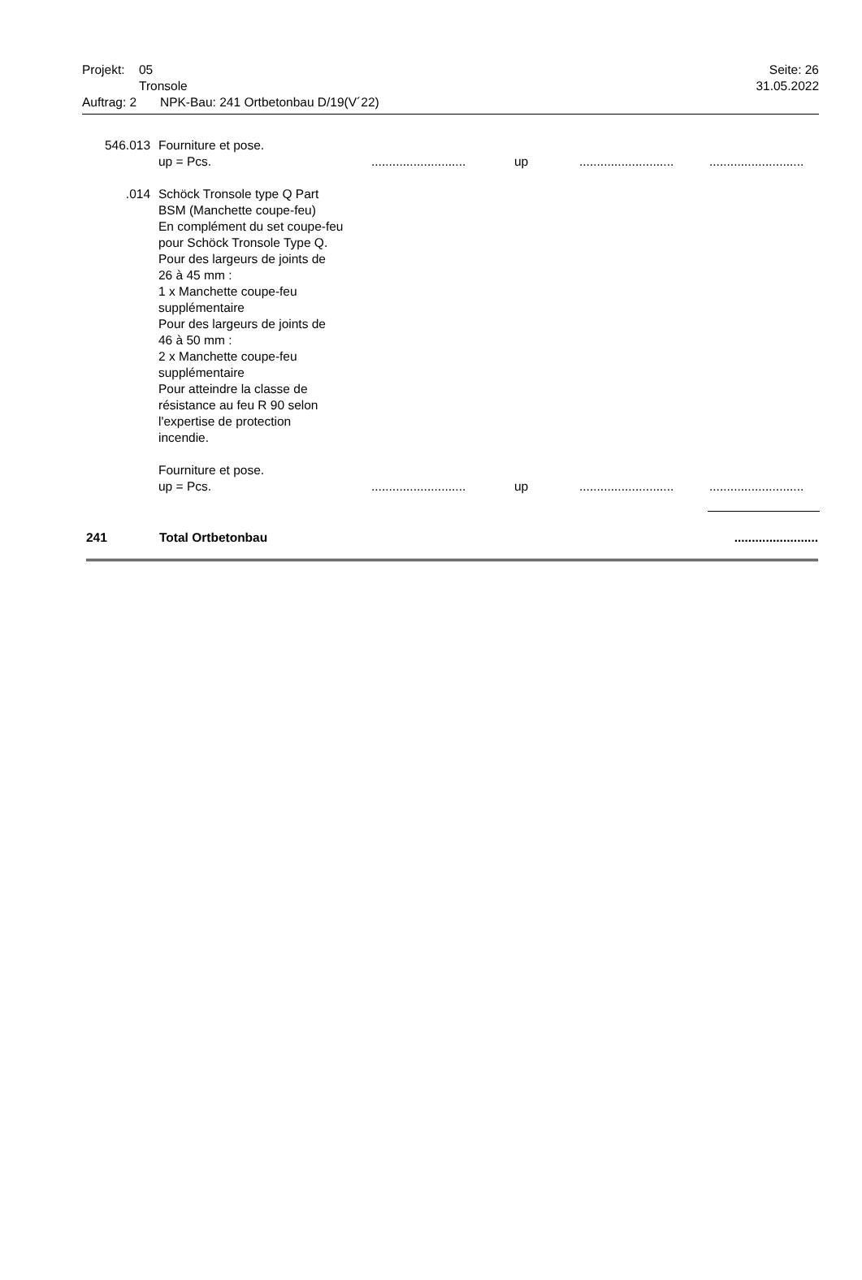Projekt: 05 Seite: 26
Tronsole 31.05.2022
Auftrag: 2 NPK-Bau: 241 Ortbetonbau D/19(V´22)
546.013 Fourniture et pose.
up = Pcs............................ up......................................................
.014 Schöck Tronsole type Q Part
BSM (Manchette coupe-feu)
En complément du set coupe-feu
pour Schöck Tronsole Type Q.
Pour des largeurs de joints de
26 à 45 mm :
1 x Manchette coupe-feu
supplémentaire
Pour des largeurs de joints de
46 à 50 mm :
2 x Manchette coupe-feu
supplémentaire
Pour atteindre la classe de
résistance au feu R 90 selon
l'expertise de protection
incendie.
Fourniture et pose.
up = Pcs............................ up......................................................
241 Total Ortbetonbau........................